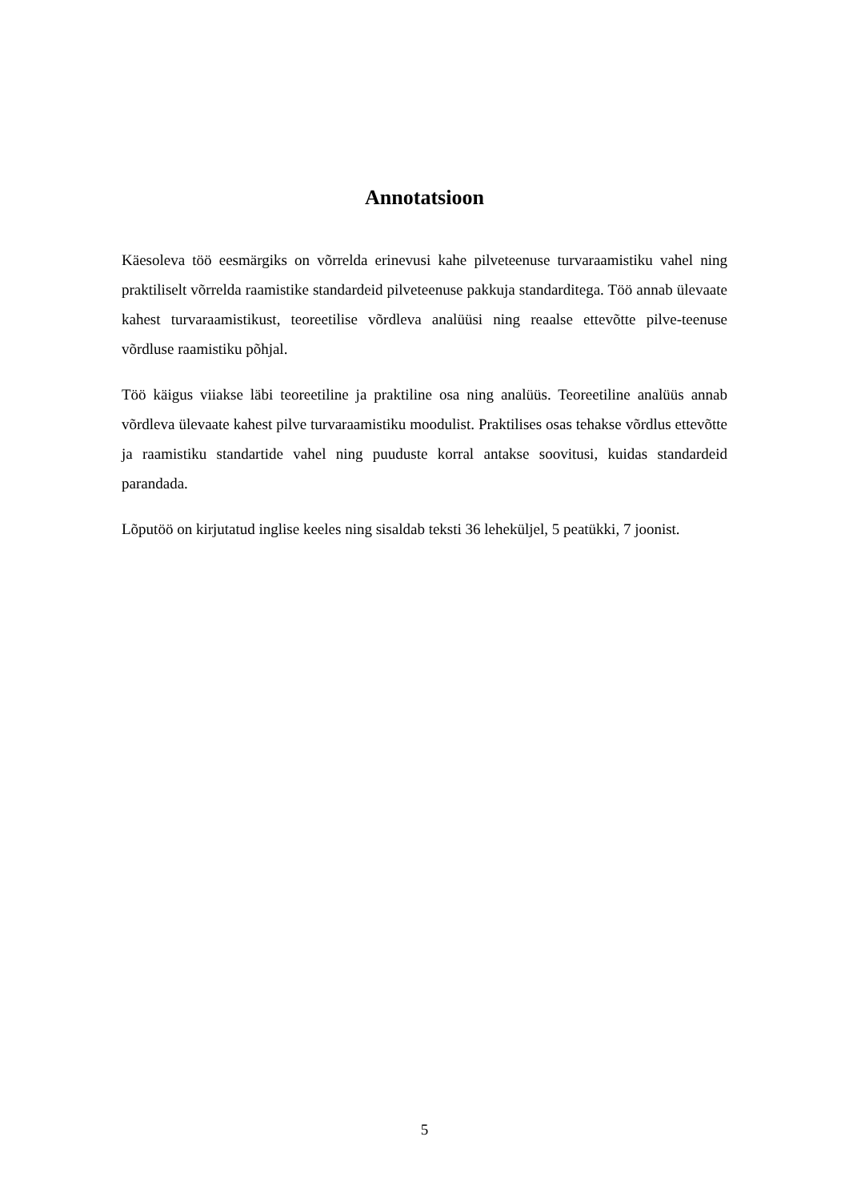Annotatsioon
Käesoleva töö eesmärgiks on võrrelda erinevusi kahe pilveteenuse turvaraamistiku vahel ning praktiliselt võrrelda raamistike standardeid pilveteenuse pakkuja standarditega. Töö annab ülevaate kahest turvaraamistikust, teoreetilise võrdleva analüüsi ning reaalse ettevõtte pilve-teenuse võrdluse raamistiku põhjal.
Töö käigus viiakse läbi teoreetiline ja praktiline osa ning analüüs. Teoreetiline analüüs annab võrdleva ülevaate kahest pilve turvaraamistiku moodulist. Praktilises osas tehakse võrdlus ettevõtte ja raamistiku standartide vahel ning puuduste korral antakse soovitusi, kuidas standardeid parandada.
Lõputöö on kirjutatud inglise keeles ning sisaldab teksti 36 leheküljel, 5 peatükki, 7 joonist.
5